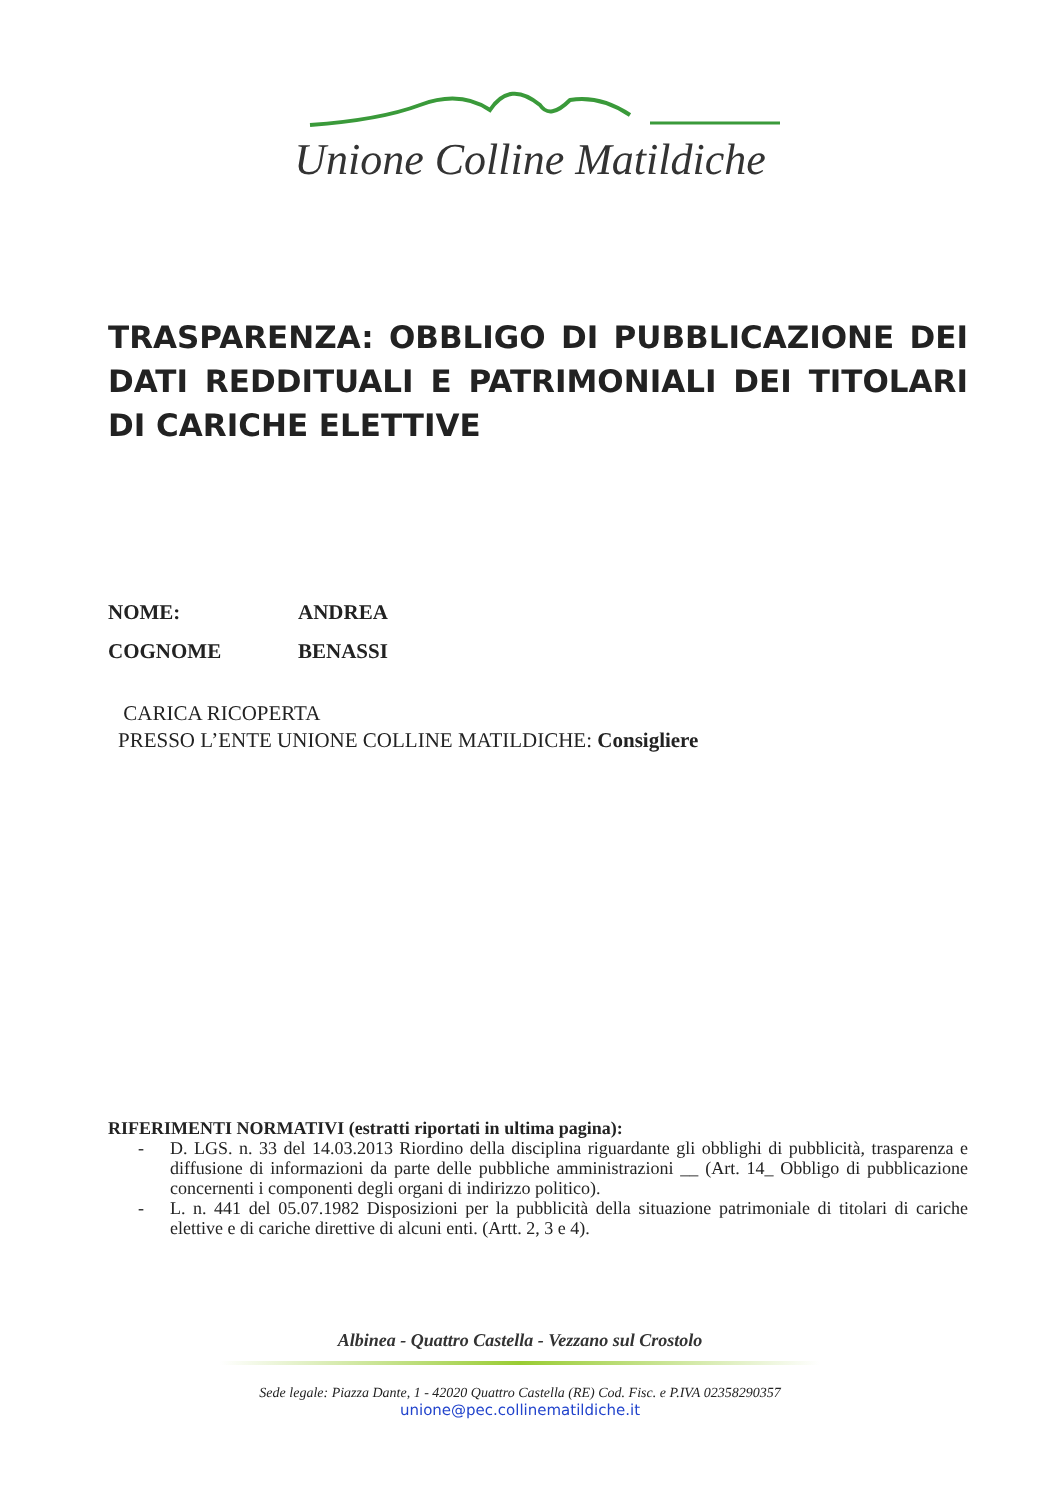Unione Colline Matildiche
TRASPARENZA: OBBLIGO DI PUBBLICAZIONE DEI DATI REDDITUALI E PATRIMONIALI DEI TITOLARI DI CARICHE ELETTIVE
NOME: ANDREA
COGNOME BENASSI
CARICA RICOPERTA
PRESSO L’ENTE UNIONE COLLINE MATILDICHE: Consigliere
RIFERIMENTI NORMATIVI (estratti riportati in ultima pagina):
- D. LGS. n. 33 del 14.03.2013 Riordino della disciplina riguardante gli obblighi di pubblicità, trasparenza e diffusione di informazioni da parte delle pubbliche amministrazioni __ (Art. 14_ Obbligo di pubblicazione concernenti i componenti degli organi di indirizzo politico).
- L. n. 441 del 05.07.1982 Disposizioni per la pubblicità della situazione patrimoniale di titolari di cariche elettive e di cariche direttive di alcuni enti. (Artt. 2, 3 e 4).
Albinea - Quattro Castella - Vezzano sul Crostolo
Sede legale: Piazza Dante, 1 - 42020 Quattro Castella (RE) Cod. Fisc. e P.IVA 02358290357
unione@pec.collinematildiche.it